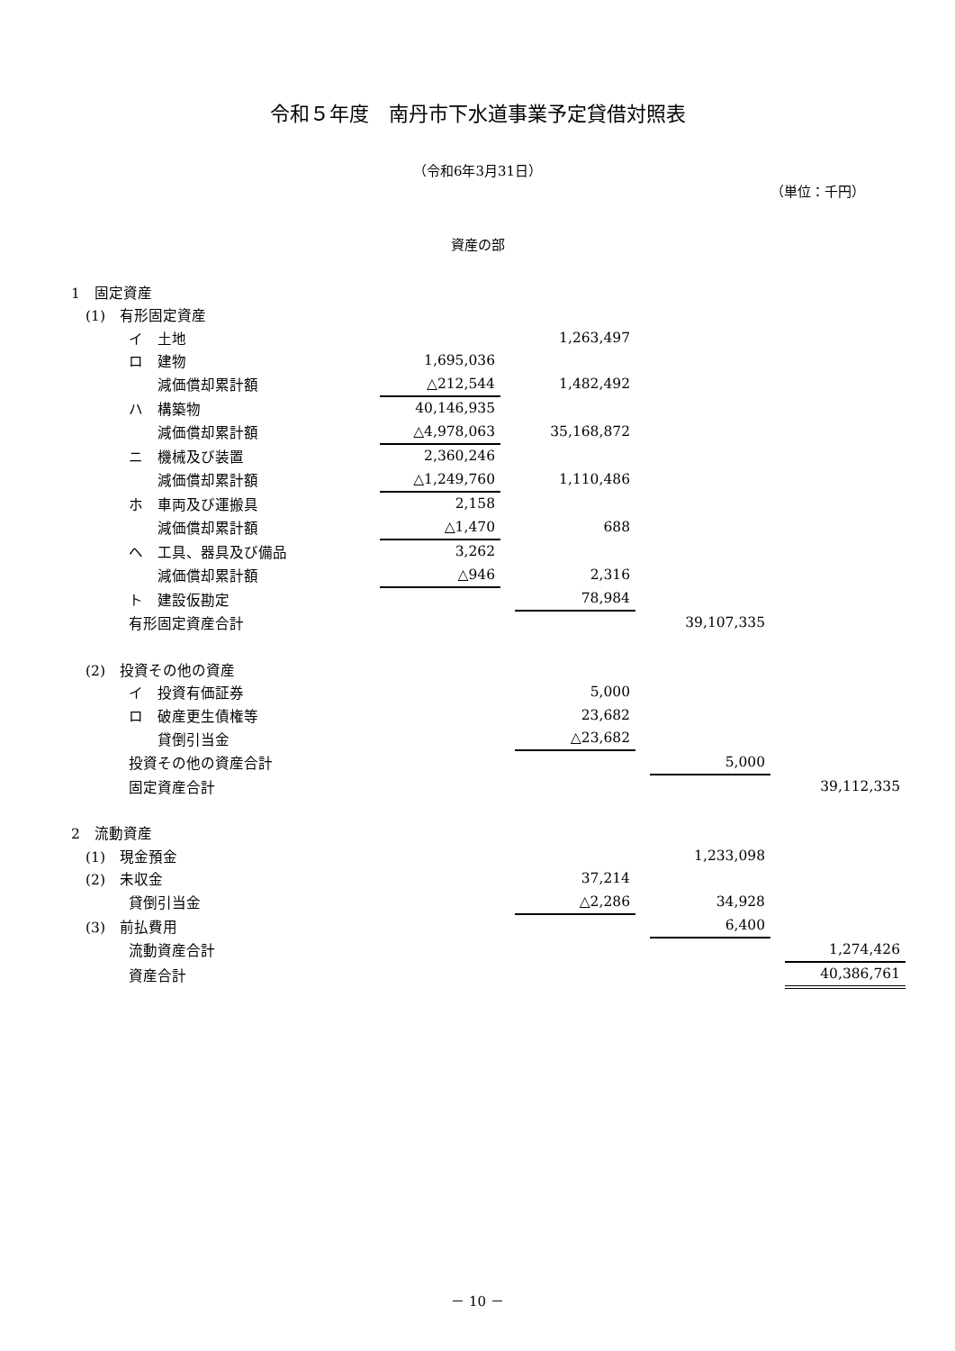令和５年度　南丹市下水道事業予定貸借対照表
（令和6年3月31日）
（単位：千円）
資産の部
| 1 固定資産 | | | | | | | |
| (1) 有形固定資産 | | | | | | | |
| イ 土地 | | | 1,263,497 | | | | |
| ロ 建物 | 1,695,036 | | | | | | |
| 減価償却累計額 | △212,544 | | 1,482,492 | | | | |
| ハ 構築物 | 40,146,935 | | | | | | |
| 減価償却累計額 | △4,978,063 | | 35,168,872 | | | | |
| ニ 機械及び装置 | 2,360,246 | | | | | | |
| 減価償却累計額 | △1,249,760 | | 1,110,486 | | | | |
| ホ 車両及び運搬具 | 2,158 | | | | | | |
| 減価償却累計額 | △1,470 | | 688 | | | | |
| ヘ 工具、器具及び備品 | 3,262 | | | | | | |
| 減価償却累計額 | △946 | | 2,316 | | | | |
| ト 建設仮勘定 | | | 78,984 | | | | |
| 有形固定資産合計 | | | | | 39,107,335 | | |
| (2) 投資その他の資産 | | | | | | | |
| イ 投資有価証券 | | | 5,000 | | | | |
| ロ 破産更生債権等 | | | 23,682 | | | | |
| 貸倒引当金 | | | △23,682 | | | | |
| 投資その他の資産合計 | | | | | 5,000 | | |
| 固定資産合計 | | | | | | | 39,112,335 |
| 2 流動資産 | | | | | | | |
| (1) 現金預金 | | | | | 1,233,098 | | |
| (2) 未収金 | | | 37,214 | | | | |
| 貸倒引当金 | | | △2,286 | | 34,928 | | |
| (3) 前払費用 | | | | | 6,400 | | |
| 流動資産合計 | | | | | | | 1,274,426 |
| 資産合計 | | | | | | | 40,386,761 |
－ 10 －